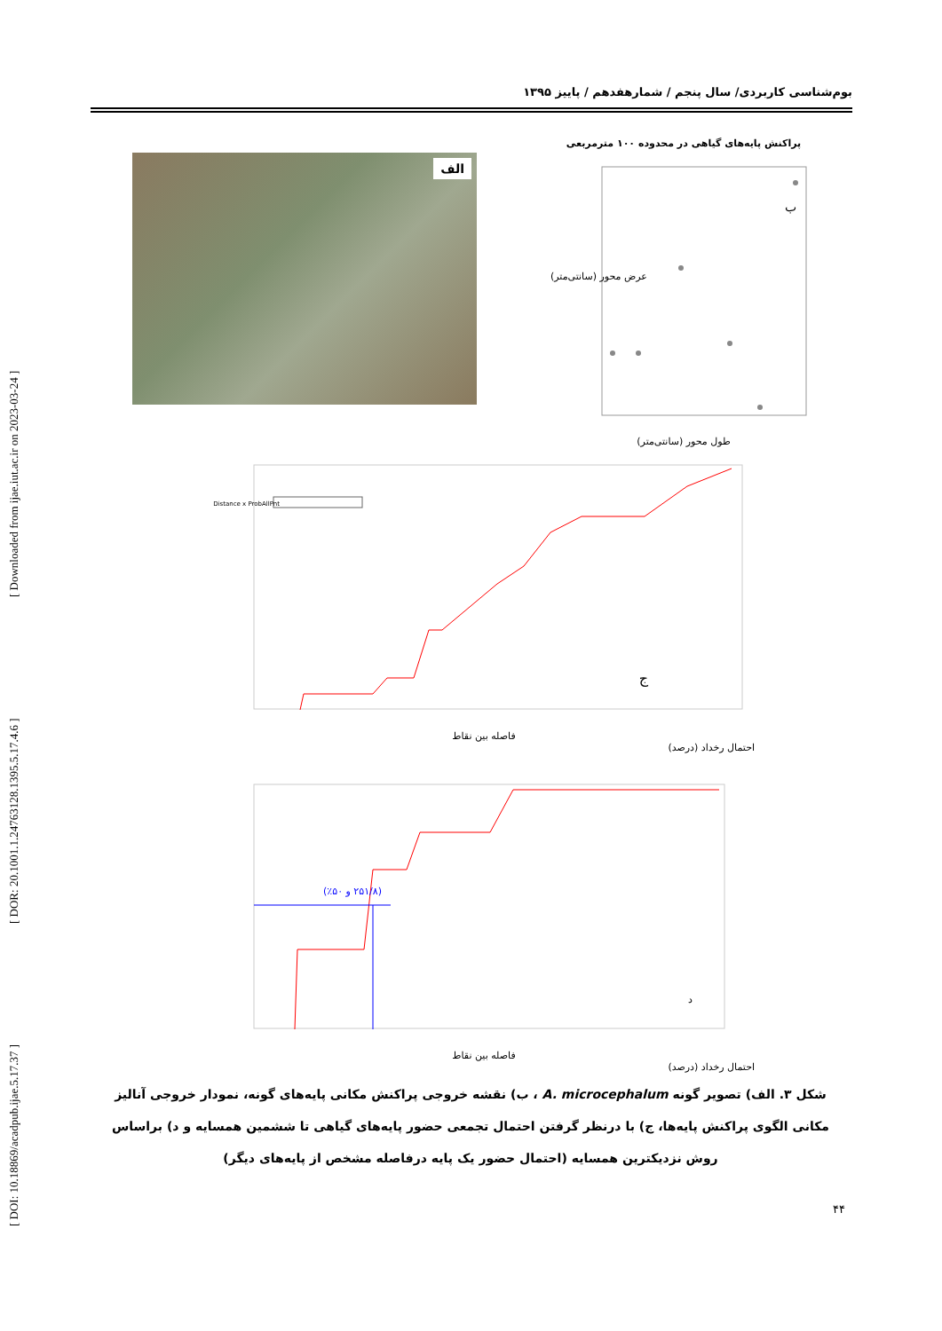[ DOI: 10.18869/acadpub.ijae.5.17.37 ] [ DOR: 20.1001.1.24763128.1395.5.17.4.6 ] [ Downloaded from ijae.iut.ac.ir on 2023-03-24 ]
بوم‌شناسی کاربردی/ سال پنجم / شمارهفدهم / پاییز ۱۳۹۵
الف
پراکنش پایه‌های گیاهی در محدوده ۱۰۰ مترمربعی
ب
طول محور (سانتی‌متر)
عرض محور (سانتی‌متر)
Distance x ProbAllPnt
ج
فاصله بین نقاط
احتمال رخداد (درصد)
(۲۵۱/۸ و ۵۰٪)
د
فاصله بین نقاط
احتمال رخداد (درصد)
شکل ۳. الف) تصویر گونه A. microcephalum ، ب) نقشه خروجی پراکنش مکانی پایه‌های گونه، نمودار خروجی آنالیز مکانی الگوی پراکنش پایه‌ها، ج) با درنظر گرفتن احتمال تجمعی حضور پایه‌های گیاهی تا ششمین همسایه و د) براساس روش نزدیکترین همسایه (احتمال حضور یک پایه درفاصله مشخص از پایه‌های دیگر)
۴۴